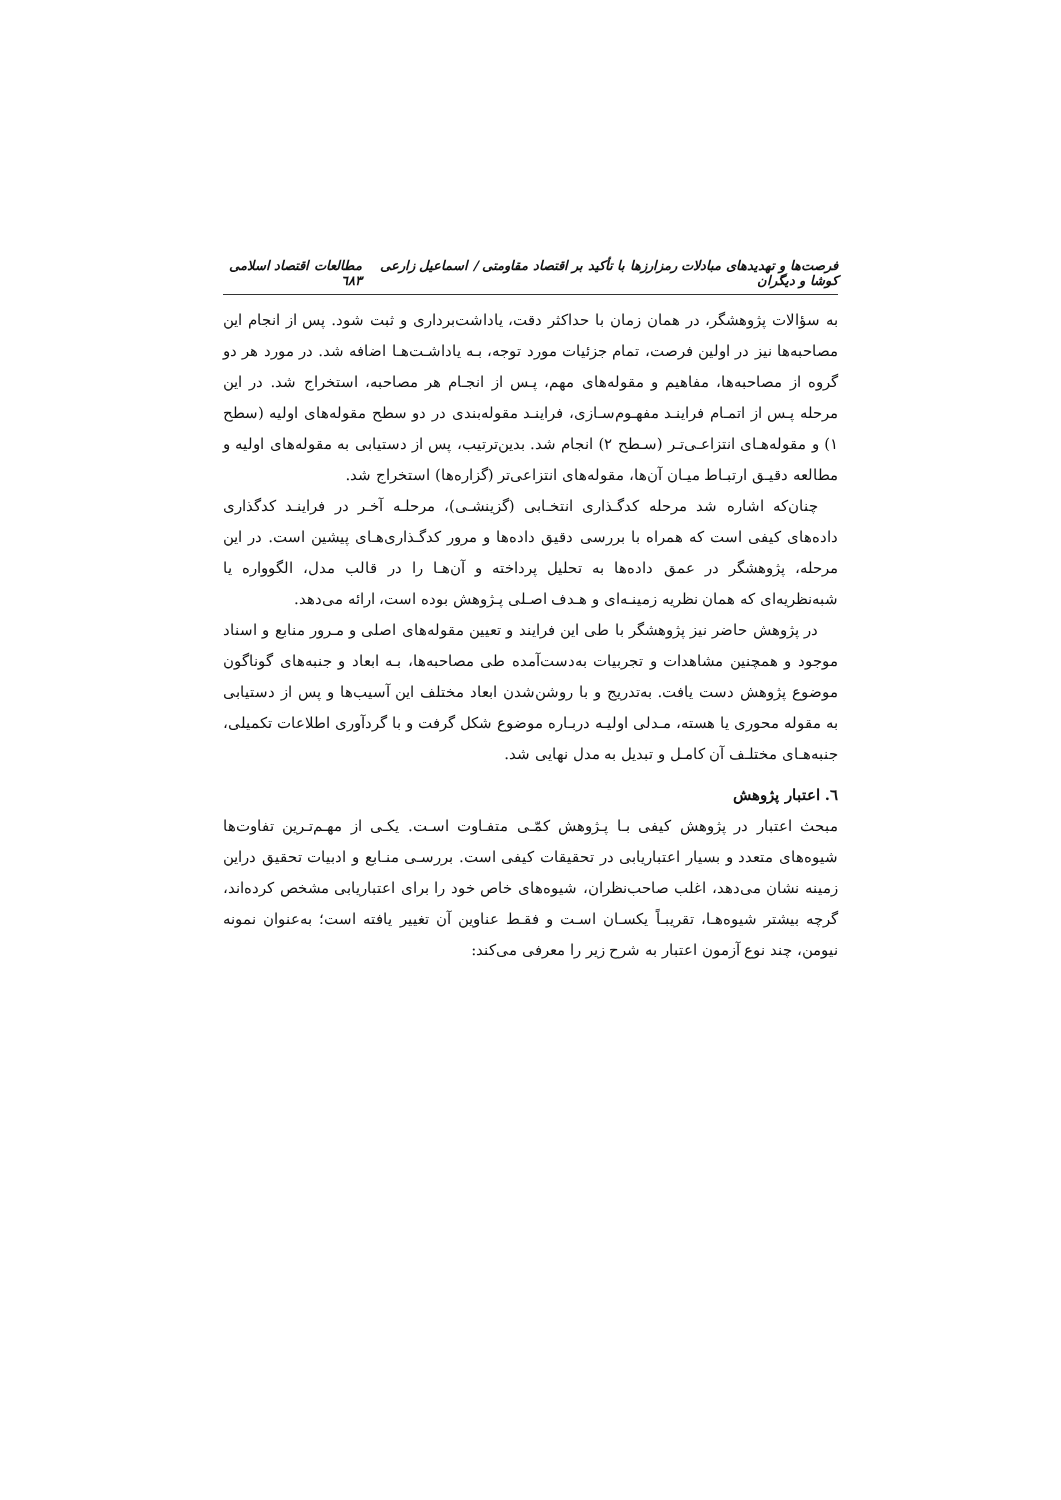فرصت‌ها و تهدیدهای مبادلات رمزارزها با تأکید بر اقتصاد مقاومتی / اسماعیل زارعی کوشا و دیگران مطالعات اقتصاد اسلامی ٦٨٣
به سؤالات پژوهشگر، در همان زمان با حداکثر دقت، یاداشت‌برداری و ثبت شود. پس از انجام این مصاحبه‌ها نیز در اولین فرصت، تمام جزئیات مورد توجه، بـه یاداشـت‌هـا اضافه شد. در مورد هر دو گروه از مصاحبه‌ها، مفاهیم و مقوله‌های مهم، پـس از انجـام هر مصاحبه، استخراج شد. در این مرحله پـس از اتمـام فراینـد مفهـوم‌سـازی، فراینـد مقوله‌بندی در دو سطح مقوله‌های اولیه (سطح ١) و مقوله‌هـای انتزاعـی‌تـر (سـطح ٢) انجام شد. بدین‌ترتیب، پس از دستیابی به مقوله‌های اولیه و مطالعه دقیـق ارتبـاط میـان آن‌ها، مقوله‌های انتزاعی‌تر (گزاره‌ها) استخراج شد.
چنان‌که اشاره شد مرحله کدگـذاری انتخـابی (گزینشـی)، مرحلـه آخـر در فراینـد کدگذاری داده‌های کیفی است که همراه با بررسی دقیق داده‌ها و مرور کدگـذاری‌هـای پیشین است. در این مرحله، پژوهشگر در عمق داده‌ها به تحلیل پرداخته و آن‌هـا را در قالب مدل، الگوواره یا شبه‌نظریه‌ای که همان نظریه زمینـه‌ای و هـدف اصـلی پـژوهش بوده است، ارائه می‌دهد.
در پژوهش حاضر نیز پژوهشگر با طی این فرایند و تعیین مقوله‌های اصلی و مـرور منابع و اسناد موجود و همچنین مشاهدات و تجربیات به‌دست‌آمده طی مصاحبه‌ها، بـه ابعاد و جنبه‌های گوناگون موضوع پژوهش دست یافت. به‌تدریج و با روشن‌شدن ابعاد مختلف این آسیب‌ها و پس از دستیابی به مقوله محوری یا هسته، مـدلی اولیـه دربـاره موضوع شکل گرفت و با گردآوری اطلاعات تکمیلی، جنبه‌هـای مختلـف آن کامـل و تبدیل به مدل نهایی شد.
٦. اعتبار پژوهش
مبحث اعتبار در پژوهش کیفی بـا پـژوهش کمّـی متفـاوت اسـت. یکـی از مهـم‌تـرین تفاوت‌ها شیوه‌های متعدد و بسیار اعتباریابی در تحقیقات کیفی است. بررسـی منـابع و ادبیات تحقیق دراین زمینه نشان می‌دهد، اغلب صاحب‌نظران، شیوه‌های خاص خود را برای اعتباریابی مشخص کرده‌اند، گرچه بیشتر شیوه‌هـا، تقریبـاً یکسـان اسـت و فقـط عناوین آن تغییر یافته است؛ به‌عنوان نمونه نیومن، چند نوع آزمون اعتبار به شرح زیر را معرفی می‌کند: